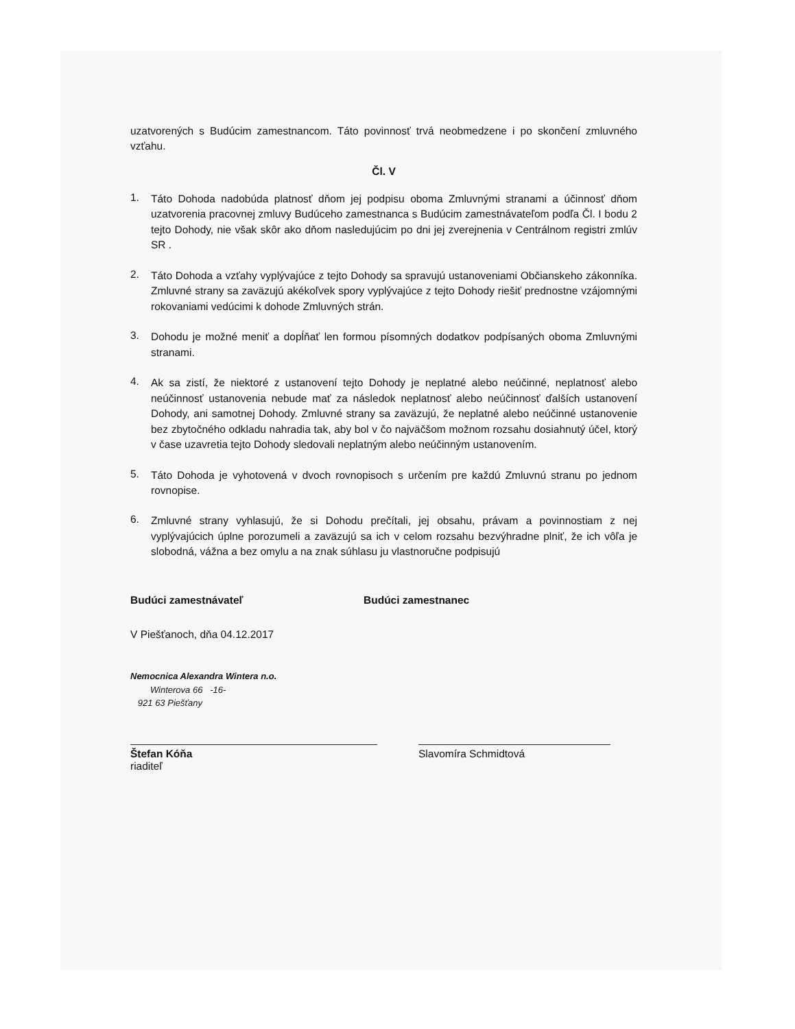uzatvorených s Budúcim zamestnancom. Táto povinnosť trvá neobmedzene i po skončení zmluvného vzťahu.
Čl. V
1.
Táto Dohoda nadobúda platnosť dňom jej podpisu oboma Zmluvnými stranami a účinnosť dňom uzatvorenia pracovnej zmluvy Budúceho zamestnanca s Budúcim zamestnávateľom podľa Čl. I bodu 2 tejto Dohody, nie však skôr ako dňom nasledujúcim po dni jej zverejnenia v Centrálnom registri zmlúv SR .
2.
Táto Dohoda a vzťahy vyplývajúce z tejto Dohody sa spravujú ustanoveniami Občianskeho zákonníka. Zmluvné strany sa zaväzujú akékoľvek spory vyplývajúce z tejto Dohody riešiť prednostne vzájomnými rokovaniami vedúcimi k dohode Zmluvných strán.
3.
Dohodu je možné meniť a dopĺňať len formou písomných dodatkov podpísaných oboma Zmluvnými stranami.
4.
Ak sa zistí, že niektoré z ustanovení tejto Dohody je neplatné alebo neúčinné, neplatnosť alebo neúčinnosť ustanovenia nebude mať za následok neplatnosť alebo neúčinnosť ďalších ustanovení Dohody, ani samotnej Dohody. Zmluvné strany sa zaväzujú, že neplatné alebo neúčinné ustanovenie bez zbytočného odkladu nahradia tak, aby bol v čo najväčšom možnom rozsahu dosiahnutý účel, ktorý v čase uzavretia tejto Dohody sledovali neplatným alebo neúčinným ustanovením.
5.
Táto Dohoda je vyhotovená v dvoch rovnopisoch s určením pre každú Zmluvnú stranu po jednom rovnopise.
6.
Zmluvné strany vyhlasujú, že si Dohodu prečítali, jej obsahu, právam a povinnostiam z nej vyplývajúcich úplne porozumeli a zaväzujú sa ich v celom rozsahu bezvýhradne plniť, že ich vôľa je slobodná, vážna a bez omylu a na znak súhlasu ju vlastnoručne podpisujú
Budúci zamestnávateľ Budúci zamestnanec
V Piešťanoch, dňa 04.12.2017
Nemocnica Alexandra Wintera n.o.
Winterova 66 -16-
921 63 Piešťany
Štefan Kóňa
riaditeľ
Slavomíra Schmidtová